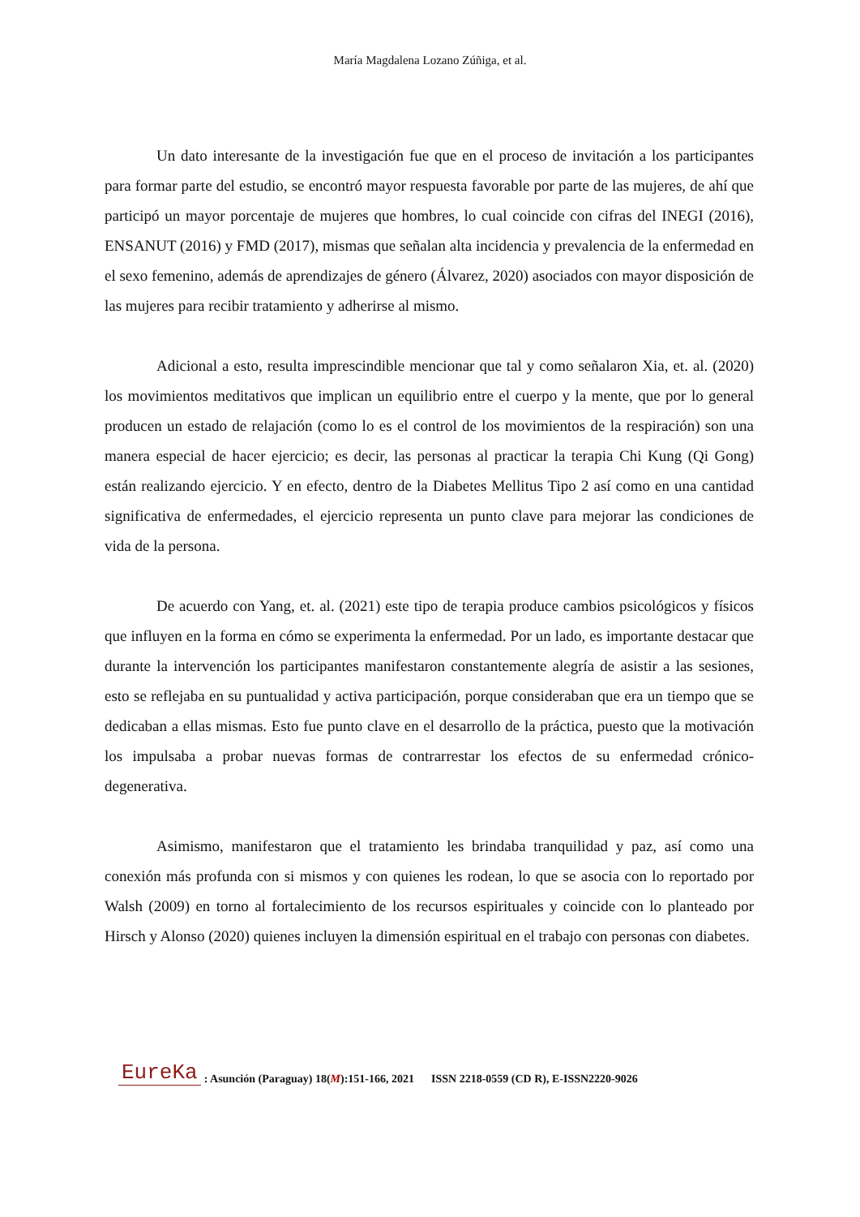María Magdalena Lozano Zúñiga, et al.
Un dato interesante de la investigación fue que en el proceso de invitación a los participantes para formar parte del estudio, se encontró mayor respuesta favorable por parte de las mujeres, de ahí que participó un mayor porcentaje de mujeres que hombres, lo cual coincide con cifras del INEGI (2016), ENSANUT (2016) y FMD (2017), mismas que señalan alta incidencia y prevalencia de la enfermedad en el sexo femenino, además de aprendizajes de género (Álvarez, 2020) asociados con mayor disposición de las mujeres para recibir tratamiento y adherirse al mismo.
Adicional a esto, resulta imprescindible mencionar que tal y como señalaron Xia, et. al. (2020) los movimientos meditativos que implican un equilibrio entre el cuerpo y la mente, que por lo general producen un estado de relajación (como lo es el control de los movimientos de la respiración) son una manera especial de hacer ejercicio; es decir, las personas al practicar la terapia Chi Kung (Qi Gong) están realizando ejercicio. Y en efecto, dentro de la Diabetes Mellitus Tipo 2 así como en una cantidad significativa de enfermedades, el ejercicio representa un punto clave para mejorar las condiciones de vida de la persona.
De acuerdo con Yang, et. al. (2021) este tipo de terapia produce cambios psicológicos y físicos que influyen en la forma en cómo se experimenta la enfermedad. Por un lado, es importante destacar que durante la intervención los participantes manifestaron constantemente alegría de asistir a las sesiones, esto se reflejaba en su puntualidad y activa participación, porque consideraban que era un tiempo que se dedicaban a ellas mismas. Esto fue punto clave en el desarrollo de la práctica, puesto que la motivación los impulsaba a probar nuevas formas de contrarrestar los efectos de su enfermedad crónico-degenerativa.
Asimismo, manifestaron que el tratamiento les brindaba tranquilidad y paz, así como una conexión más profunda con si mismos y con quienes les rodean, lo que se asocia con lo reportado por Walsh (2009) en torno al fortalecimiento de los recursos espirituales y coincide con lo planteado por Hirsch y Alonso (2020) quienes incluyen la dimensión espiritual en el trabajo con personas con diabetes.
EureKa: Asunción (Paraguay) 18(M):151-166, 2021 ISSN 2218-0559 (CD R), E-ISSN2220-9026